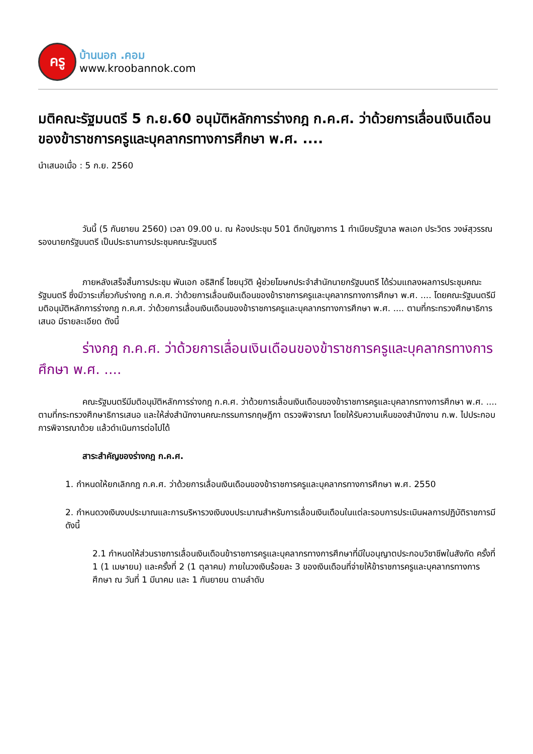ครู
บ้านนอก .คอม
www.kroobannok.com
มติคณะรัฐมนตรี 5 ก.ย.60 อนุมัติหลักการร่างกฎ ก.ค.ศ. ว่าด้วยการเลื่อนเงินเดือนของข้าราชการครูและบุคลากรทางการศึกษา พ.ศ. ....
นำเสนอเมื่อ : 5 ก.ย. 2560
วันนี้ (5 กันยายน 2560) เวลา 09.00 น. ณ ห้องประชุม 501 ตึกบัญชาการ 1 ทำเนียบรัฐบาล พลเอก ประวิตร วงษ์สุวรรณ รองนายกรัฐมนตรี เป็นประธานการประชุมคณะรัฐมนตรี
ภายหลังเสร็จสิ้นการประชุม พันเอก อธิสิทธิ์ ไชยนุวัติ ผู้ช่วยโฆษกประจำสำนักนายกรัฐมนตรี ได้ร่วมแถลงผลการประชุมคณะรัฐมนตรี ซึ่งมีวาระเกี่ยวกับร่างกฎ ก.ค.ศ. ว่าด้วยการเลื่อนเงินเดือนของข้าราชการครูและบุคลากรทางการศึกษา พ.ศ. .... โดยคณะรัฐมนตรีมีมติอนุมัติหลักการร่างกฎ ก.ค.ศ. ว่าด้วยการเลื่อนเงินเดือนของข้าราชการครูและบุคลากรทางการศึกษา พ.ศ. .... ตามที่กระทรวงศึกษาธิการเสนอ มีรายละเอียด ดังนี้
ร่างกฎ ก.ค.ศ. ว่าด้วยการเลื่อนเงินเดือนของข้าราชการครูและบุคลากรทางการศึกษา พ.ศ. ....
คณะรัฐมนตรีมีมติอนุมัติหลักการร่างกฎ ก.ค.ศ. ว่าด้วยการเลื่อนเงินเดือนของข้าราชการครูและบุคลากรทางการศึกษา พ.ศ. .... ตามที่กระทรวงศึกษาธิการเสนอ และให้ส่งสำนักงานคณะกรรมการกฤษฎีกา ตรวจพิจารณา โดยให้รับความเห็นของสำนักงาน ก.พ. ไปประกอบการพิจารณาด้วย แล้วดำเนินการต่อไปได้
สาระสำคัญของร่างกฎ ก.ค.ศ.
1. กำหนดให้ยกเลิกกฎ ก.ค.ศ. ว่าด้วยการเลื่อนเงินเดือนของข้าราชการครูและบุคลากรทางการศึกษา พ.ศ. 2550
2. กำหนดวงเงินงบประมาณและการบริหารวงเงินงบประมาณสำหรับการเลื่อนเงินเดือนในแต่ละรอบการประเมินผลการปฏิบัติราชการมีดังนี้
2.1 กำหนดให้ส่วนราชการเลื่อนเงินเดือนข้าราชการครูและบุคลากรทางการศึกษาที่มีใบอนุญาตประกอบวิชาชีพในสังกัด ครั้งที่ 1 (1 เมษายน) และครั้งที่ 2 (1 ตุลาคม) ภายในวงเงินร้อยละ 3 ของเงินเดือนที่จ่ายให้ข้าราชการครูและบุคลากรทางการศึกษา ณ วันที่ 1 มีนาคม และ 1 กันยายน ตามลำดับ